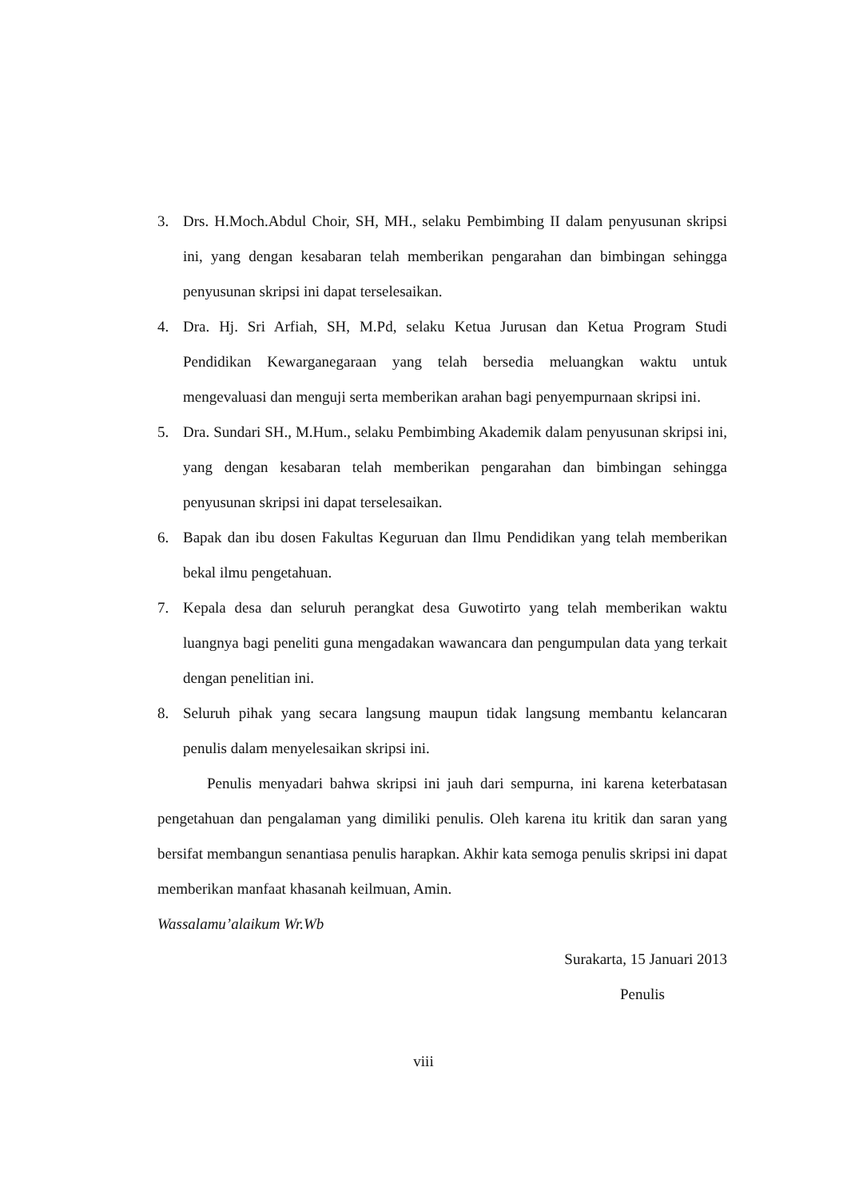3. Drs. H.Moch.Abdul Choir, SH, MH., selaku Pembimbing II dalam penyusunan skripsi ini, yang dengan kesabaran telah memberikan pengarahan dan bimbingan sehingga penyusunan skripsi ini dapat terselesaikan.
4. Dra. Hj. Sri Arfiah, SH, M.Pd, selaku Ketua Jurusan dan Ketua Program Studi Pendidikan Kewarganegaraan yang telah bersedia meluangkan waktu untuk mengevaluasi dan menguji serta memberikan arahan bagi penyempurnaan skripsi ini.
5. Dra. Sundari SH., M.Hum., selaku Pembimbing Akademik dalam penyusunan skripsi ini, yang dengan kesabaran telah memberikan pengarahan dan bimbingan sehingga penyusunan skripsi ini dapat terselesaikan.
6. Bapak dan ibu dosen Fakultas Keguruan dan Ilmu Pendidikan yang telah memberikan bekal ilmu pengetahuan.
7. Kepala desa dan seluruh perangkat desa Guwotirto yang telah memberikan waktu luangnya bagi peneliti guna mengadakan wawancara dan pengumpulan data yang terkait dengan penelitian ini.
8. Seluruh pihak yang secara langsung maupun tidak langsung membantu kelancaran penulis dalam menyelesaikan skripsi ini.
Penulis menyadari bahwa skripsi ini jauh dari sempurna, ini karena keterbatasan pengetahuan dan pengalaman yang dimiliki penulis. Oleh karena itu kritik dan saran yang bersifat membangun senantiasa penulis harapkan. Akhir kata semoga penulis skripsi ini dapat memberikan manfaat khasanah keilmuan, Amin.
Wassalamu’alaikum Wr.Wb
Surakarta, 15 Januari 2013
Penulis
viii